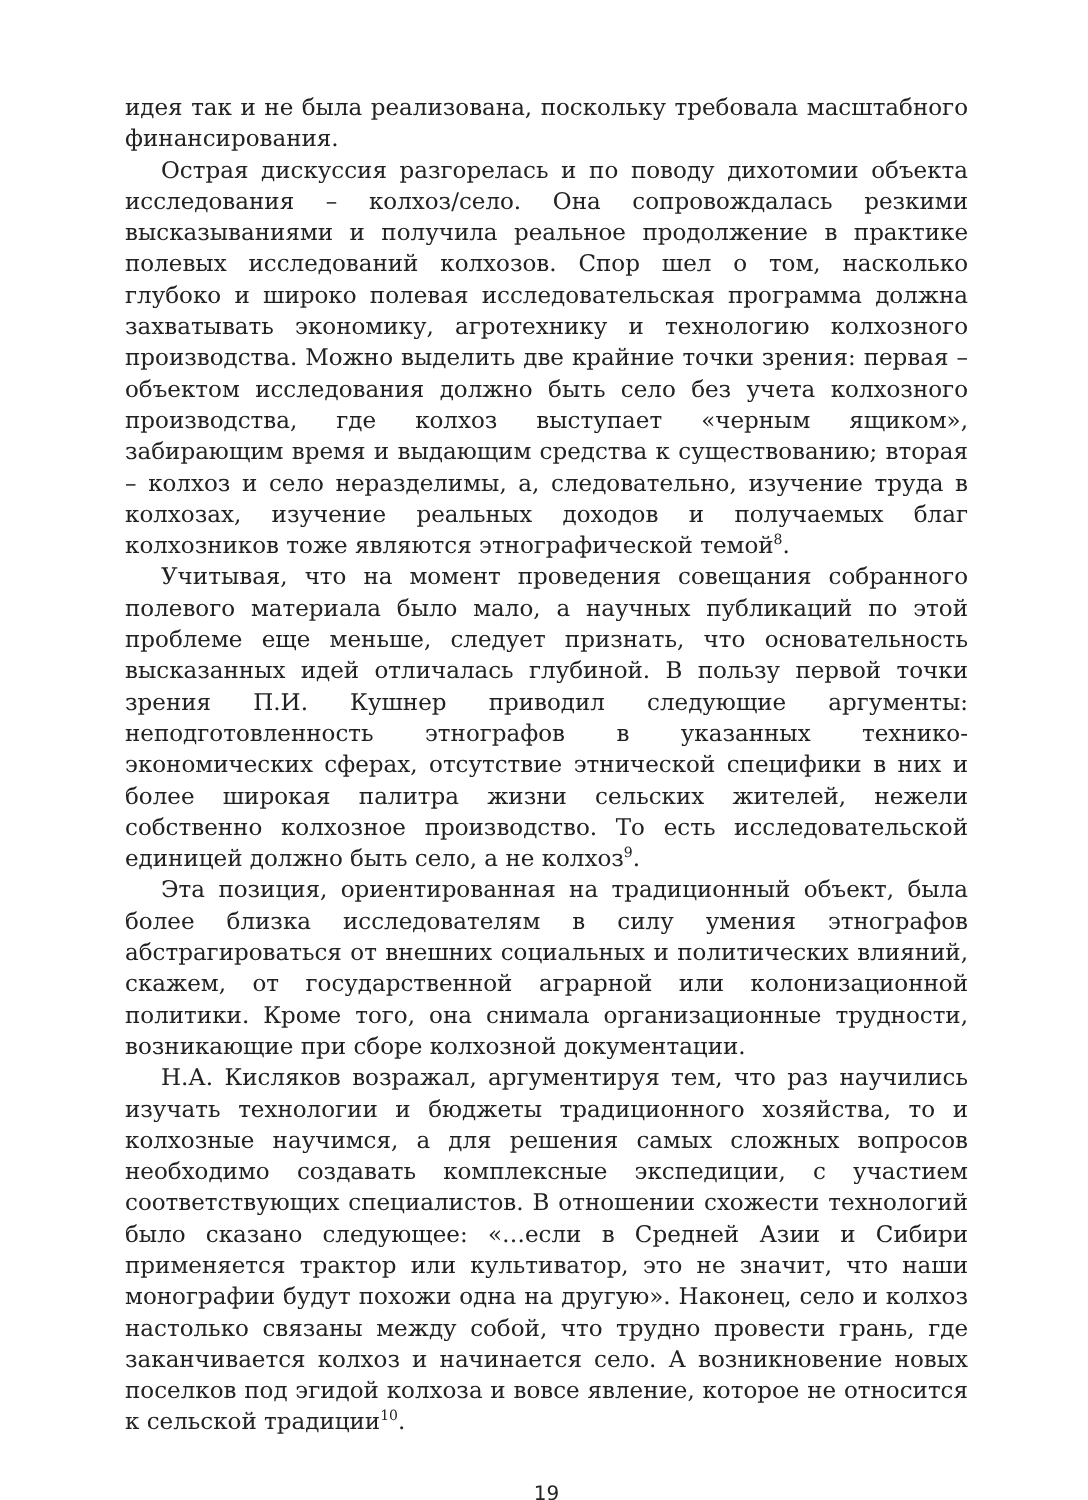идея так и не была реализована, поскольку требовала масштабного финансирования.
Острая дискуссия разгорелась и по поводу дихотомии объекта исследования – колхоз/село. Она сопровождалась резкими высказываниями и получила реальное продолжение в практике полевых исследований колхозов. Спор шел о том, насколько глубоко и широко полевая исследовательская программа должна захватывать экономику, агротехнику и технологию колхозного производства. Можно выделить две крайние точки зрения: первая – объектом исследования должно быть село без учета колхозного производства, где колхоз выступает «черным ящиком», забирающим время и выдающим средства к существованию; вторая – колхоз и село неразделимы, а, следовательно, изучение труда в колхозах, изучение реальных доходов и получаемых благ колхозников тоже являются этнографической темой<sup>8</sup>.
Учитывая, что на момент проведения совещания собранного полевого материала было мало, а научных публикаций по этой проблеме еще меньше, следует признать, что основательность высказанных идей отличалась глубиной. В пользу первой точки зрения П.И. Кушнер приводил следующие аргументы: неподготовленность этнографов в указанных технико-экономических сферах, отсутствие этнической специфики в них и более широкая палитра жизни сельских жителей, нежели собственно колхозное производство. То есть исследовательской единицей должно быть село, а не колхоз<sup>9</sup>.
Эта позиция, ориентированная на традиционный объект, была более близка исследователям в силу умения этнографов абстрагироваться от внешних социальных и политических влияний, скажем, от государственной аграрной или колонизационной политики. Кроме того, она снимала организационные трудности, возникающие при сборе колхозной документации.
Н.А. Кисляков возражал, аргументируя тем, что раз научились изучать технологии и бюджеты традиционного хозяйства, то и колхозные научимся, а для решения самых сложных вопросов необходимо создавать комплексные экспедиции, с участием соответствующих специалистов. В отношении схожести технологий было сказано следующее: «…если в Средней Азии и Сибири применяется трактор или культиватор, это не значит, что наши монографии будут похожи одна на другую». Наконец, село и колхоз настолько связаны между собой, что трудно провести грань, где заканчивается колхоз и начинается село. А возникновение новых поселков под эгидой колхоза и вовсе явление, которое не относится к сельской традиции<sup>10</sup>.
19